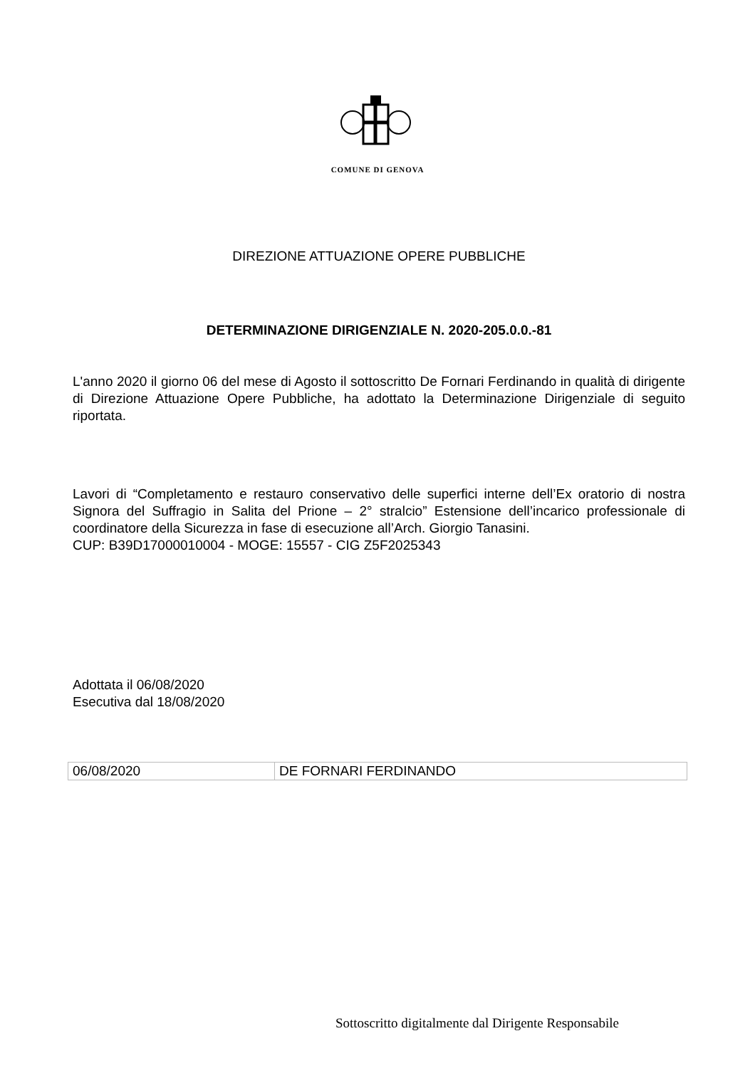COMUNE DI GENOVA
DIREZIONE ATTUAZIONE OPERE PUBBLICHE
DETERMINAZIONE DIRIGENZIALE N. 2020-205.0.0.-81
L'anno 2020 il giorno 06 del mese di Agosto il sottoscritto De Fornari Ferdinando in qualità di dirigente di Direzione Attuazione Opere Pubbliche, ha adottato la Determinazione Dirigenziale di seguito riportata.
Lavori di “Completamento e restauro conservativo delle superfici interne dell’Ex oratorio di nostra Signora del Suffragio in Salita del Prione – 2° stralcio” Estensione dell’incarico professionale di coordinatore della Sicurezza in fase di esecuzione all’Arch. Giorgio Tanasini.
CUP: B39D17000010004 - MOGE: 15557 - CIG Z5F2025343
Adottata il 06/08/2020
Esecutiva dal 18/08/2020
| 06/08/2020 | DE FORNARI FERDINANDO |
Sottoscritto digitalmente dal Dirigente Responsabile